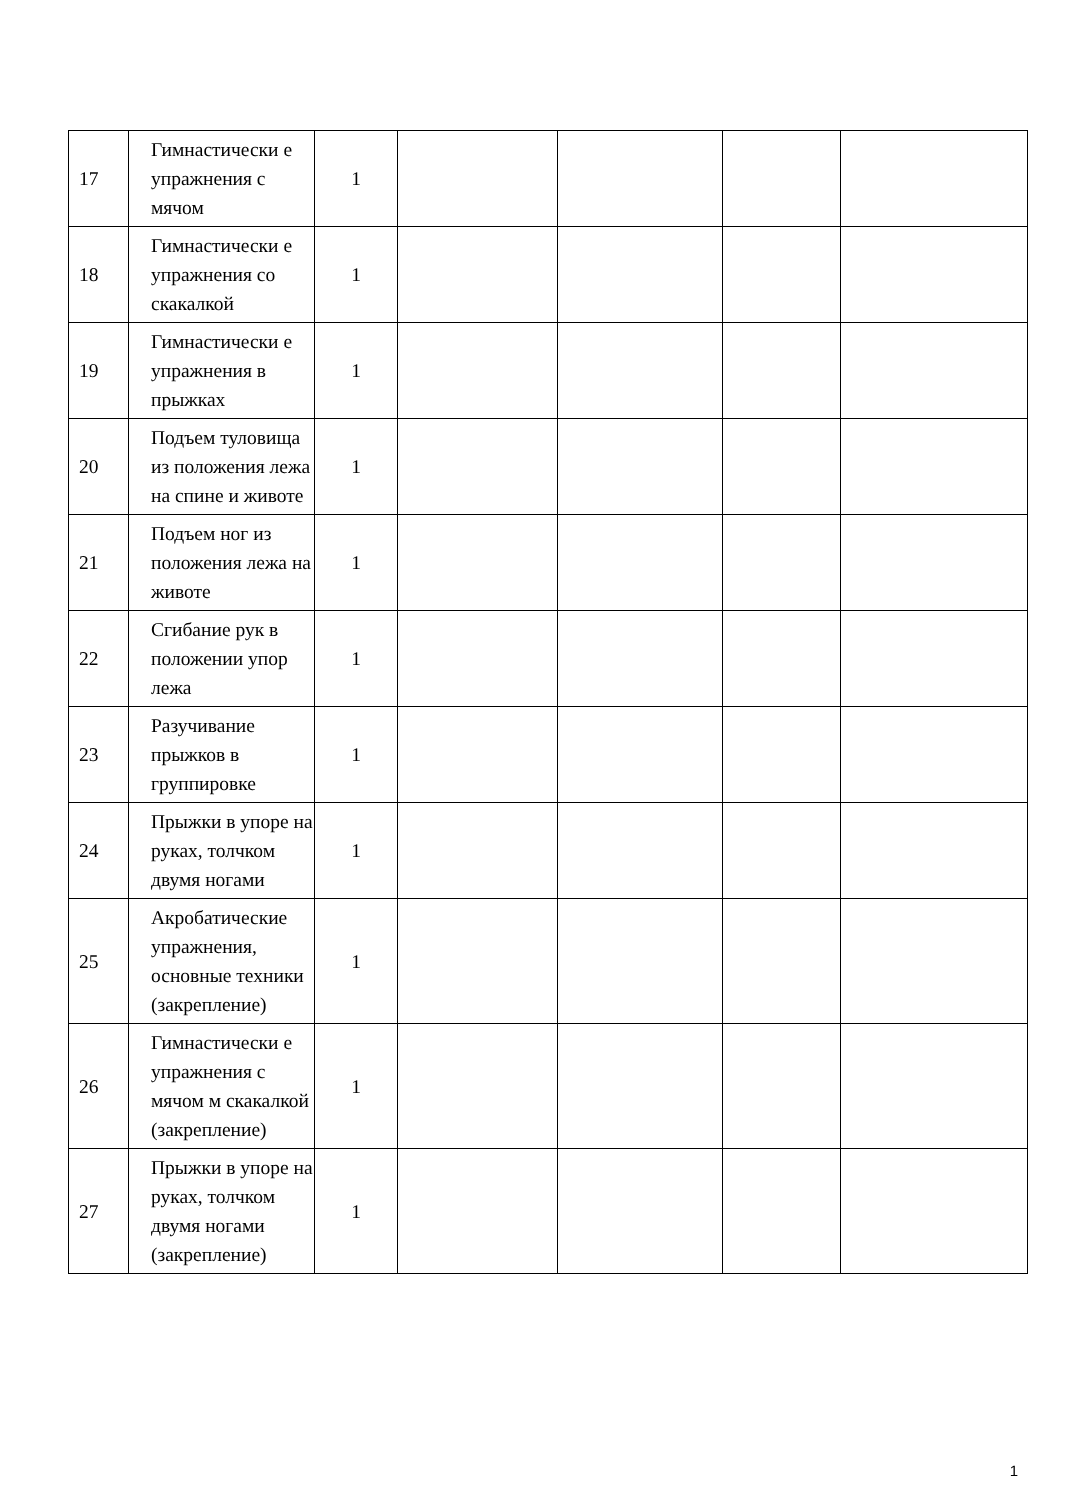| 17 | Гимнастически е упражнения с мячом | 1 | | | | |
| 18 | Гимнастически е упражнения со скакалкой | 1 | | | | |
| 19 | Гимнастически е упражнения в прыжках | 1 | | | | |
| 20 | Подъем туловища из положения лежа на спине и животе | 1 | | | | |
| 21 | Подъем ног из положения лежа на животе | 1 | | | | |
| 22 | Сгибание рук в положении упор лежа | 1 | | | | |
| 23 | Разучивание прыжков в группировке | 1 | | | | |
| 24 | Прыжки в упоре на руках, толчком двумя ногами | 1 | | | | |
| 25 | Акробатические упражнения, основные техники (закрепление) | 1 | | | | |
| 26 | Гимнастически е упражнения с мячом м скакалкой (закрепление) | 1 | | | | |
| 27 | Прыжки в упоре на руках, толчком двумя ногами (закрепление) | 1 | | | | |
1